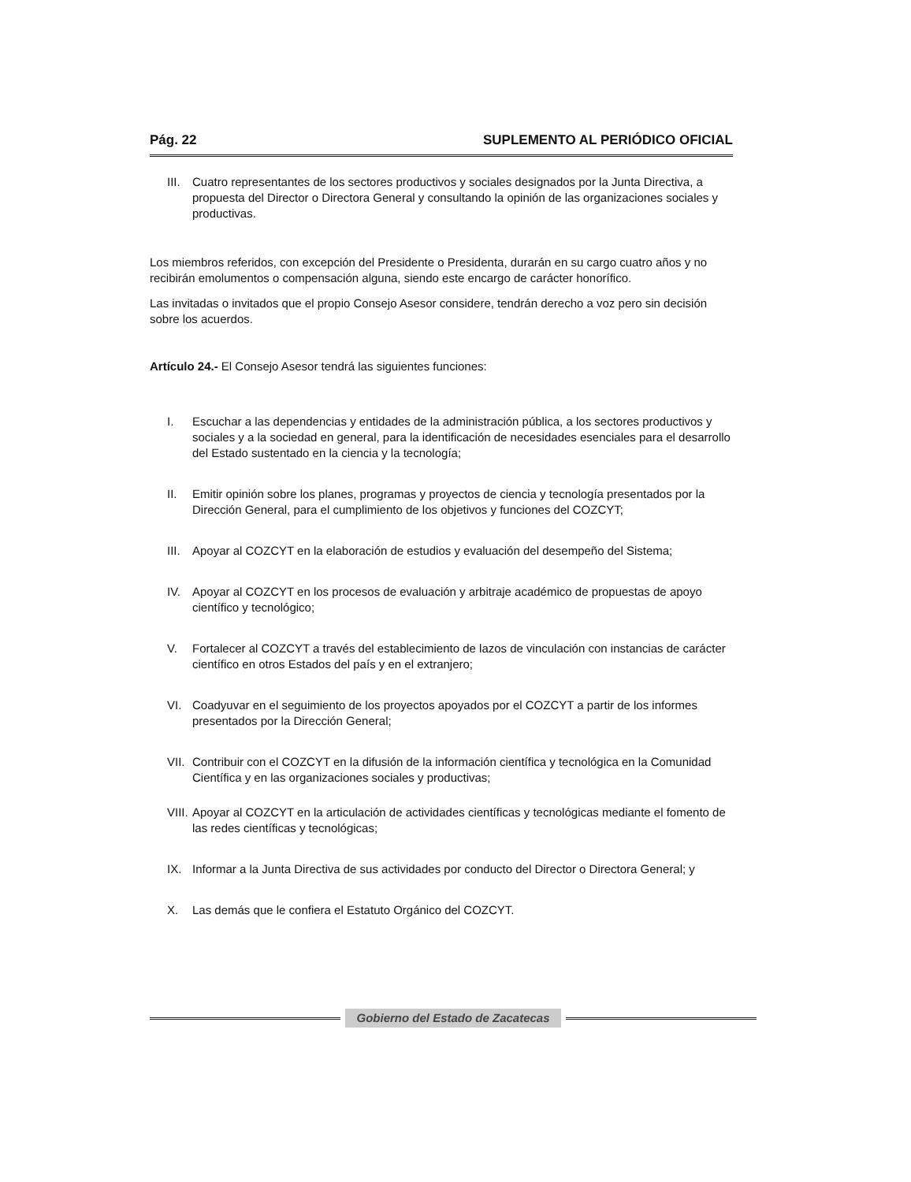Pág. 22 SUPLEMENTO AL PERIÓDICO OFICIAL
III. Cuatro representantes de los sectores productivos y sociales designados por la Junta Directiva, a propuesta del Director o Directora General y consultando la opinión de las organizaciones sociales y productivas.
Los miembros referidos, con excepción del Presidente o Presidenta, durarán en su cargo cuatro años y no recibirán emolumentos o compensación alguna, siendo este encargo de carácter honorífico.
Las invitadas o invitados que el propio Consejo Asesor considere, tendrán derecho a voz pero sin decisión sobre los acuerdos.
Artículo 24.- El Consejo Asesor tendrá las siguientes funciones:
I. Escuchar a las dependencias y entidades de la administración pública, a los sectores productivos y sociales y a la sociedad en general, para la identificación de necesidades esenciales para el desarrollo del Estado sustentado en la ciencia y la tecnología;
II. Emitir opinión sobre los planes, programas y proyectos de ciencia y tecnología presentados por la Dirección General, para el cumplimiento de los objetivos y funciones del COZCYT;
III. Apoyar al COZCYT en la elaboración de estudios y evaluación del desempeño del Sistema;
IV. Apoyar al COZCYT en los procesos de evaluación y arbitraje académico de propuestas de apoyo científico y tecnológico;
V. Fortalecer al COZCYT a través del establecimiento de lazos de vinculación con instancias de carácter científico en otros Estados del país y en el extranjero;
VI. Coadyuvar en el seguimiento de los proyectos apoyados por el COZCYT a partir de los informes presentados por la Dirección General;
VII. Contribuir con el COZCYT en la difusión de la información científica y tecnológica en la Comunidad Científica y en las organizaciones sociales y productivas;
VIII. Apoyar al COZCYT en la articulación de actividades científicas y tecnológicas mediante el fomento de las redes científicas y tecnológicas;
IX. Informar a la Junta Directiva de sus actividades por conducto del Director o Directora General; y
X. Las demás que le confiera el Estatuto Orgánico del COZCYT.
Gobierno del Estado de Zacatecas